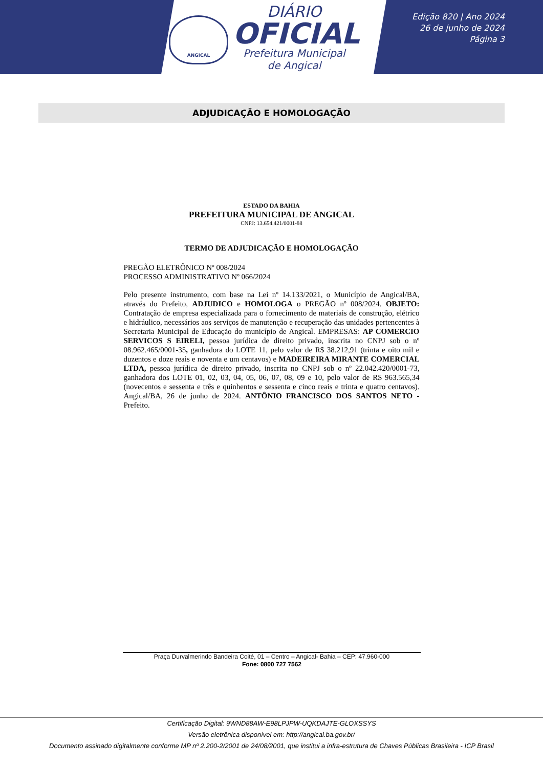ANGICAL
DIÁRIO
OFICIAL
Prefeitura Municipal
de Angical
Edição 820 | Ano 2024
26 de junho de 2024
Página 3
ADJUDICAÇÃO E HOMOLOGAÇÃO
ESTADO DA BAHIA
PREFEITURA MUNICIPAL DE ANGICAL
CNPJ: 13.654.421/0001-88
TERMO DE ADJUDICAÇÃO E HOMOLOGAÇÃO
PREGÃO ELETRÔNICO Nº 008/2024
PROCESSO ADMINISTRATIVO Nº 066/2024
Pelo presente instrumento, com base na Lei nº 14.133/2021, o Município de Angical/BA, através do Prefeito, ADJUDICO e HOMOLOGA o PREGÃO nº 008/2024. OBJETO: Contratação de empresa especializada para o fornecimento de materiais de construção, elétrico e hidráulico, necessários aos serviços de manutenção e recuperação das unidades pertencentes à Secretaria Municipal de Educação do município de Angical. EMPRESAS: AP COMERCIO SERVICOS S EIRELI, pessoa jurídica de direito privado, inscrita no CNPJ sob o nº 08.962.465/0001-35, ganhadora do LOTE 11, pelo valor de R$ 38.212,91 (trinta e oito mil e duzentos e doze reais e noventa e um centavos) e MADEIREIRA MIRANTE COMERCIAL LTDA, pessoa jurídica de direito privado, inscrita no CNPJ sob o nº 22.042.420/0001-73, ganhadora dos LOTE 01, 02, 03, 04, 05, 06, 07, 08, 09 e 10, pelo valor de R$ 963.565,34 (novecentos e sessenta e três e quinhentos e sessenta e cinco reais e trinta e quatro centavos). Angical/BA, 26 de junho de 2024. ANTÔNIO FRANCISCO DOS SANTOS NETO - Prefeito.
Praça Durvalmerindo Bandeira Coité, 01 – Centro – Angical- Bahia – CEP: 47.960-000
Fone: 0800 727 7562
Certificação Digital: 9WND88AW-E98LPJPW-UQKDAJTE-GLOXSSYS
Versão eletrônica disponível em: http://angical.ba.gov.br/
Documento assinado digitalmente conforme MP nº 2.200-2/2001 de 24/08/2001, que institui a infra-estrutura de Chaves Públicas Brasileira - ICP Brasil